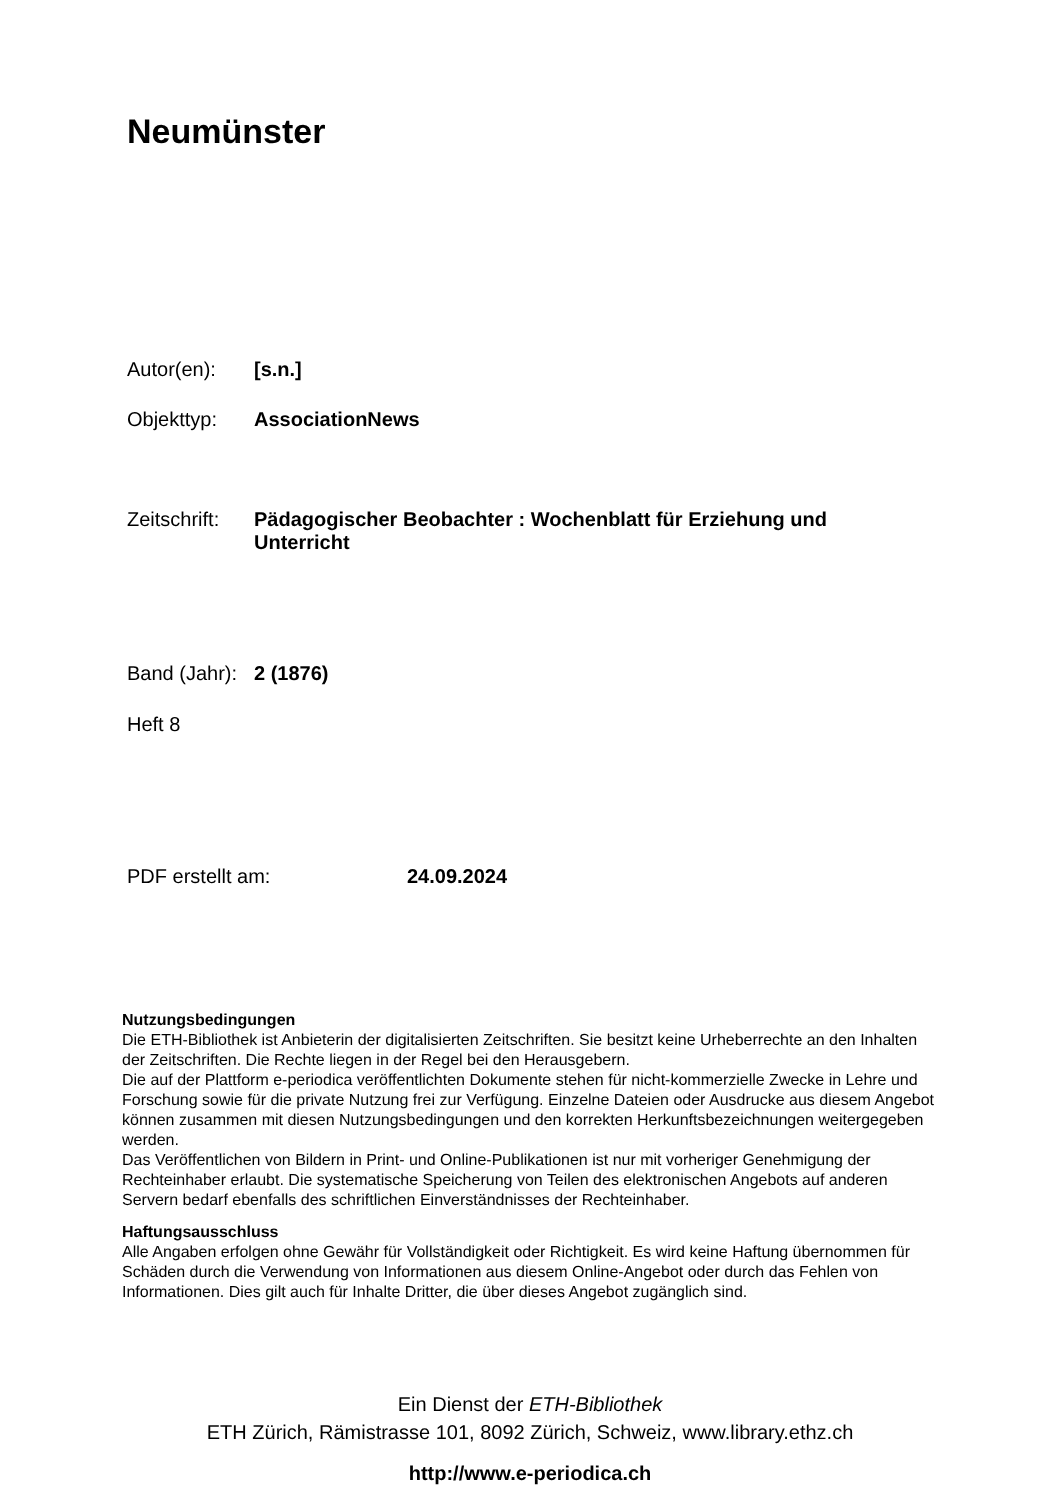Neumünster
Autor(en): [s.n.]
Objekttyp: AssociationNews
Zeitschrift: Pädagogischer Beobachter : Wochenblatt für Erziehung und Unterricht
Band (Jahr): 2 (1876)
Heft 8
PDF erstellt am: 24.09.2024
Nutzungsbedingungen
Die ETH-Bibliothek ist Anbieterin der digitalisierten Zeitschriften. Sie besitzt keine Urheberrechte an den Inhalten der Zeitschriften. Die Rechte liegen in der Regel bei den Herausgebern.
Die auf der Plattform e-periodica veröffentlichten Dokumente stehen für nicht-kommerzielle Zwecke in Lehre und Forschung sowie für die private Nutzung frei zur Verfügung. Einzelne Dateien oder Ausdrucke aus diesem Angebot können zusammen mit diesen Nutzungsbedingungen und den korrekten Herkunftsbezeichnungen weitergegeben werden.
Das Veröffentlichen von Bildern in Print- und Online-Publikationen ist nur mit vorheriger Genehmigung der Rechteinhaber erlaubt. Die systematische Speicherung von Teilen des elektronischen Angebots auf anderen Servern bedarf ebenfalls des schriftlichen Einverständnisses der Rechteinhaber.
Haftungsausschluss
Alle Angaben erfolgen ohne Gewähr für Vollständigkeit oder Richtigkeit. Es wird keine Haftung übernommen für Schäden durch die Verwendung von Informationen aus diesem Online-Angebot oder durch das Fehlen von Informationen. Dies gilt auch für Inhalte Dritter, die über dieses Angebot zugänglich sind.
Ein Dienst der ETH-Bibliothek
ETH Zürich, Rämistrasse 101, 8092 Zürich, Schweiz, www.library.ethz.ch
http://www.e-periodica.ch